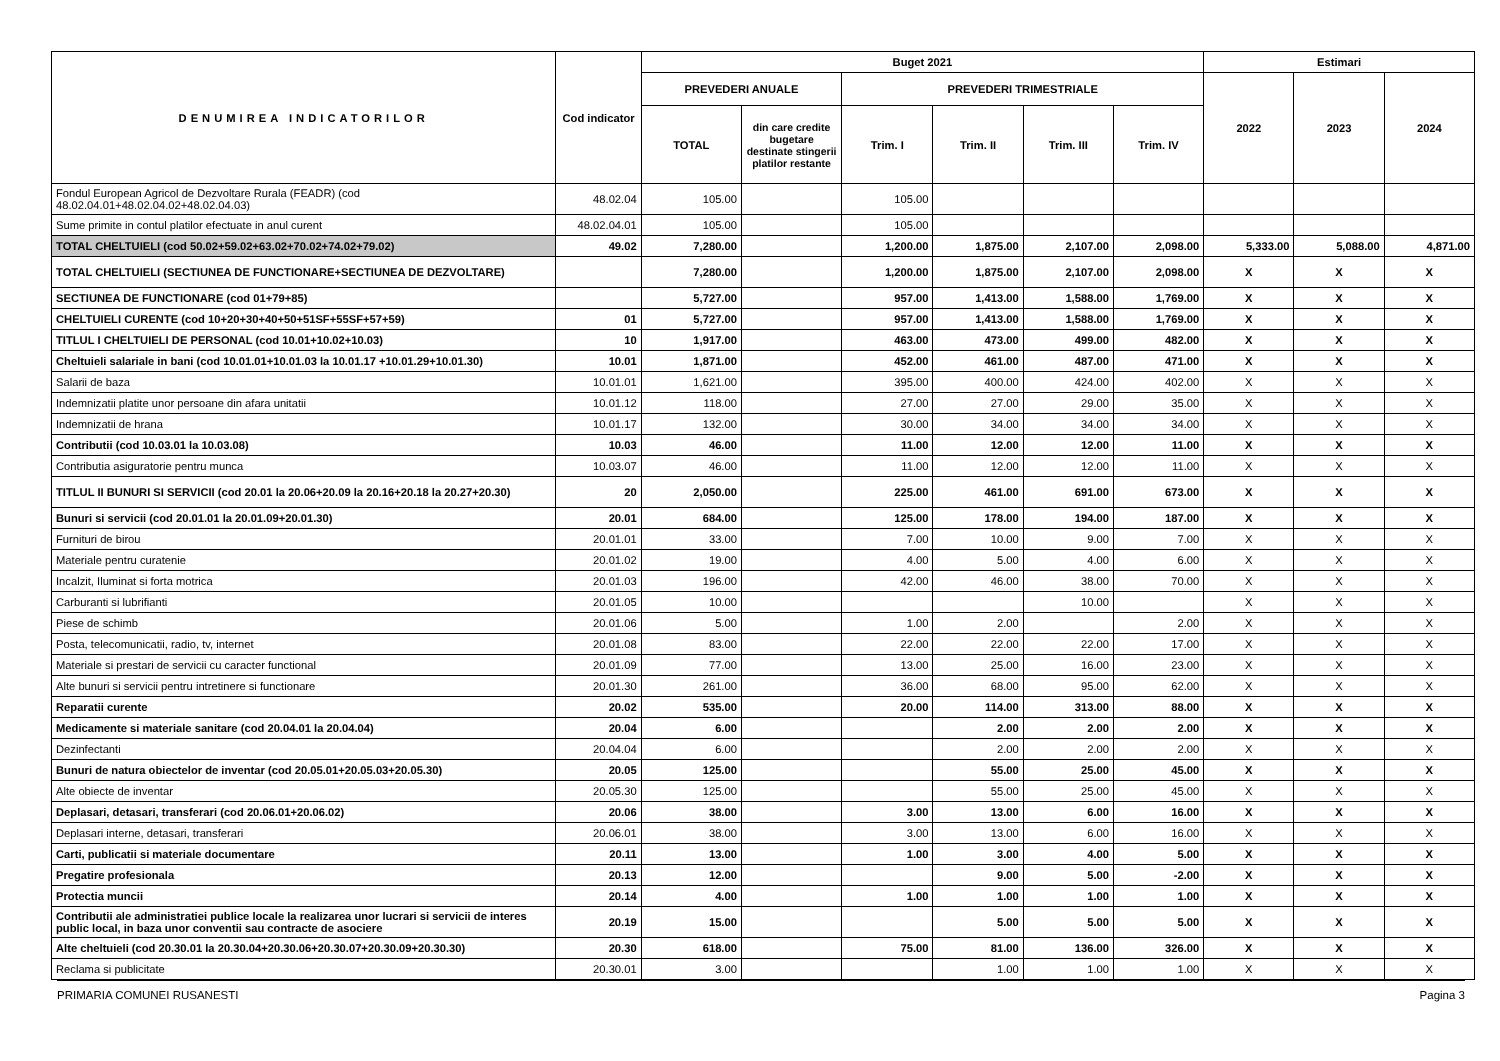| DENUMIREA INDICATORILOR | Cod indicator | Buget 2021 | | | | | | Estimari | | |
| --- | --- | --- | --- | --- | --- | --- | --- | --- | --- | --- |
| | | PREVEDERI ANUALE | | PREVEDERI TRIMESTRIALE | | | | 2022 | 2023 | 2024 |
| | | TOTAL | din care credite bugetare destinate stingerii platilor restante | Trim. I | Trim. II | Trim. III | Trim. IV | | | |
| Fondul European Agricol de Dezvoltare Rurala (FEADR) (cod 48.02.04.01+48.02.04.02+48.02.04.03) | 48.02.04 | 105.00 | | 105.00 | | | | | | |
| Sume primite in contul platilor efectuate in anul curent | 48.02.04.01 | 105.00 | | 105.00 | | | | | | |
| TOTAL CHELTUIELI (cod 50.02+59.02+63.02+70.02+74.02+79.02) | 49.02 | 7,280.00 | | 1,200.00 | 1,875.00 | 2,107.00 | 2,098.00 | 5,333.00 | 5,088.00 | 4,871.00 |
| TOTAL CHELTUIELI (SECTIUNEA DE FUNCTIONARE+SECTIUNEA DE DEZVOLTARE) | | 7,280.00 | | 1,200.00 | 1,875.00 | 2,107.00 | 2,098.00 | X | X | X |
| SECTIUNEA DE FUNCTIONARE (cod 01+79+85) | | 5,727.00 | | 957.00 | 1,413.00 | 1,588.00 | 1,769.00 | X | X | X |
| CHELTUIELI CURENTE (cod 10+20+30+40+50+51SF+55SF+57+59) | 01 | 5,727.00 | | 957.00 | 1,413.00 | 1,588.00 | 1,769.00 | X | X | X |
| TITLUL I CHELTUIELI DE PERSONAL (cod 10.01+10.02+10.03) | 10 | 1,917.00 | | 463.00 | 473.00 | 499.00 | 482.00 | X | X | X |
| Cheltuieli salariale in bani (cod 10.01.01+10.01.03 la 10.01.17 +10.01.29+10.01.30) | 10.01 | 1,871.00 | | 452.00 | 461.00 | 487.00 | 471.00 | X | X | X |
| Salarii de baza | 10.01.01 | 1,621.00 | | 395.00 | 400.00 | 424.00 | 402.00 | X | X | X |
| Indemnizatii platite unor persoane din afara unitatii | 10.01.12 | 118.00 | | 27.00 | 27.00 | 29.00 | 35.00 | X | X | X |
| Indemnizatii de hrana | 10.01.17 | 132.00 | | 30.00 | 34.00 | 34.00 | 34.00 | X | X | X |
| Contributii (cod 10.03.01 la 10.03.08) | 10.03 | 46.00 | | 11.00 | 12.00 | 12.00 | 11.00 | X | X | X |
| Contributia asiguratorie pentru munca | 10.03.07 | 46.00 | | 11.00 | 12.00 | 12.00 | 11.00 | X | X | X |
| TITLUL II BUNURI SI SERVICII (cod 20.01 la 20.06+20.09 la 20.16+20.18 la 20.27+20.30) | 20 | 2,050.00 | | 225.00 | 461.00 | 691.00 | 673.00 | X | X | X |
| Bunuri si servicii (cod 20.01.01 la 20.01.09+20.01.30) | 20.01 | 684.00 | | 125.00 | 178.00 | 194.00 | 187.00 | X | X | X |
| Furnituri de birou | 20.01.01 | 33.00 | | 7.00 | 10.00 | 9.00 | 7.00 | X | X | X |
| Materiale pentru curatenie | 20.01.02 | 19.00 | | 4.00 | 5.00 | 4.00 | 6.00 | X | X | X |
| Incalzit, Iluminat si forta motrica | 20.01.03 | 196.00 | | 42.00 | 46.00 | 38.00 | 70.00 | X | X | X |
| Carburanti si lubrifianti | 20.01.05 | 10.00 | | | | 10.00 | | X | X | X |
| Piese de schimb | 20.01.06 | 5.00 | | 1.00 | 2.00 | | 2.00 | X | X | X |
| Posta, telecomunicatii, radio, tv, internet | 20.01.08 | 83.00 | | 22.00 | 22.00 | 22.00 | 17.00 | X | X | X |
| Materiale si prestari de servicii cu caracter functional | 20.01.09 | 77.00 | | 13.00 | 25.00 | 16.00 | 23.00 | X | X | X |
| Alte bunuri si servicii pentru intretinere si functionare | 20.01.30 | 261.00 | | 36.00 | 68.00 | 95.00 | 62.00 | X | X | X |
| Reparatii curente | 20.02 | 535.00 | | 20.00 | 114.00 | 313.00 | 88.00 | X | X | X |
| Medicamente si materiale sanitare (cod 20.04.01 la 20.04.04) | 20.04 | 6.00 | | | 2.00 | 2.00 | 2.00 | X | X | X |
| Dezinfectanti | 20.04.04 | 6.00 | | | 2.00 | 2.00 | 2.00 | X | X | X |
| Bunuri de natura obiectelor de inventar (cod 20.05.01+20.05.03+20.05.30) | 20.05 | 125.00 | | | 55.00 | 25.00 | 45.00 | X | X | X |
| Alte obiecte de inventar | 20.05.30 | 125.00 | | | 55.00 | 25.00 | 45.00 | X | X | X |
| Deplasari, detasari, transferari (cod 20.06.01+20.06.02) | 20.06 | 38.00 | | 3.00 | 13.00 | 6.00 | 16.00 | X | X | X |
| Deplasari interne, detasari, transferari | 20.06.01 | 38.00 | | 3.00 | 13.00 | 6.00 | 16.00 | X | X | X |
| Carti, publicatii si materiale documentare | 20.11 | 13.00 | | 1.00 | 3.00 | 4.00 | 5.00 | X | X | X |
| Pregatire profesionala | 20.13 | 12.00 | | | 9.00 | 5.00 | -2.00 | X | X | X |
| Protectia muncii | 20.14 | 4.00 | | 1.00 | 1.00 | 1.00 | 1.00 | X | X | X |
| Contributii ale administratiei publice locale la realizarea unor lucrari si servicii de interes public local, in baza unor conventii sau contracte de asociere | 20.19 | 15.00 | | | 5.00 | 5.00 | 5.00 | X | X | X |
| Alte cheltuieli (cod 20.30.01 la 20.30.04+20.30.06+20.30.07+20.30.09+20.30.30) | 20.30 | 618.00 | | 75.00 | 81.00 | 136.00 | 326.00 | X | X | X |
| Reclama si publicitate | 20.30.01 | 3.00 | | | 1.00 | 1.00 | 1.00 | X | X | X |
PRIMARIA COMUNEI RUSANESTI Pagina 3